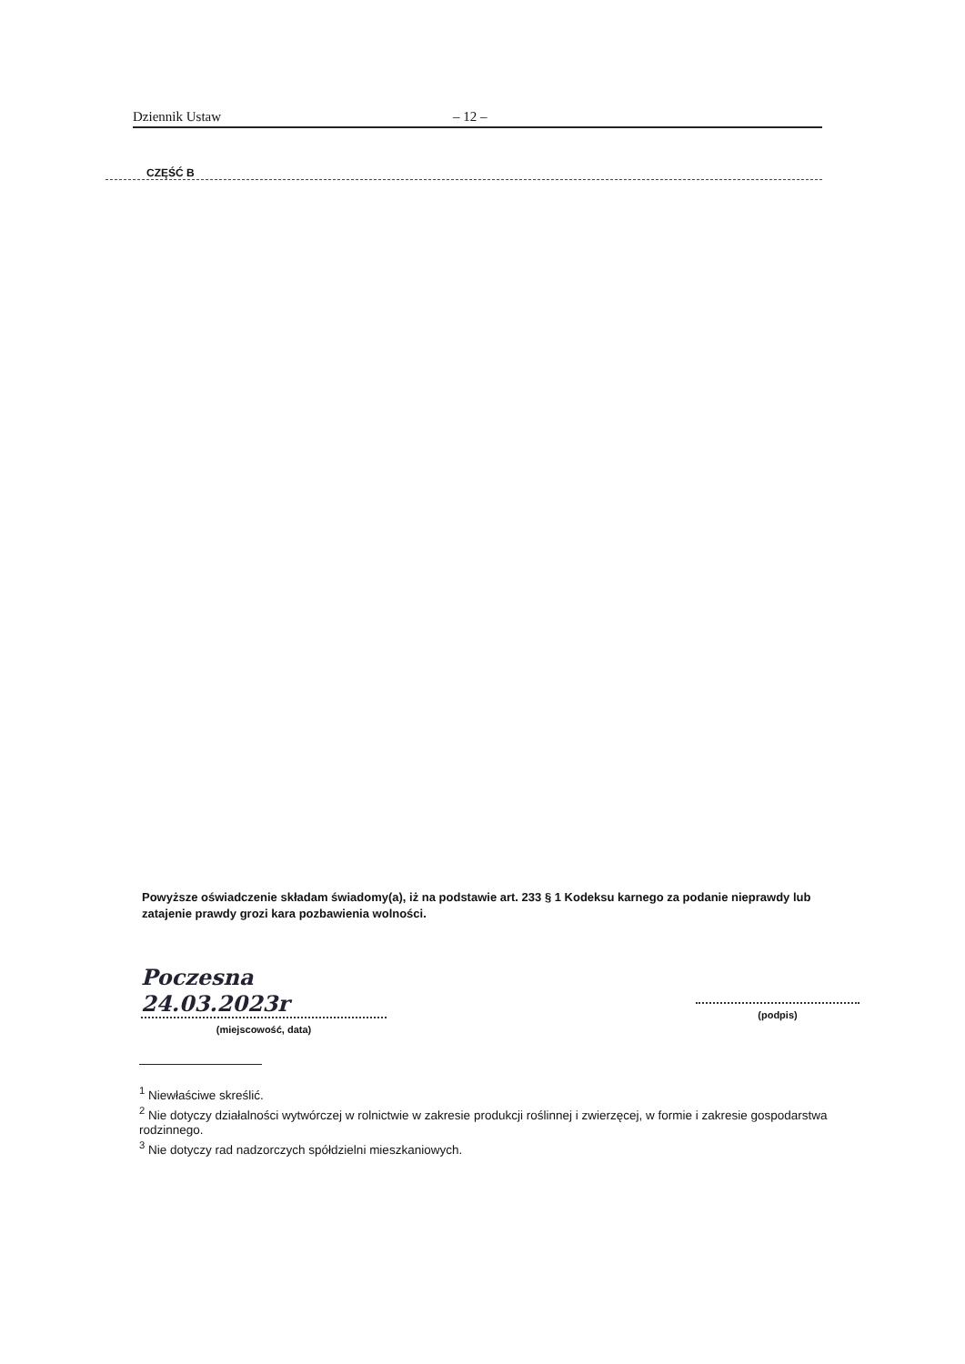Dziennik Ustaw – 12 –
CZĘŚĆ B
Powyższe oświadczenie składam świadomy(a), iż na podstawie art. 233 § 1 Kodeksu karnego za podanie nieprawdy lub zatajenie prawdy grozi kara pozbawienia wolności.
Poczesna 24.03.2023r
(miejscowość, data)
(podpis)
<sup>1</sup> Niewłaściwe skreślić.
<sup>2</sup> Nie dotyczy działalności wytwórczej w rolnictwie w zakresie produkcji roślinnej i zwierzęcej, w formie i zakresie gospodarstwa rodzinnego.
<sup>3</sup> Nie dotyczy rad nadzorczych spółdzielni mieszkaniowych.